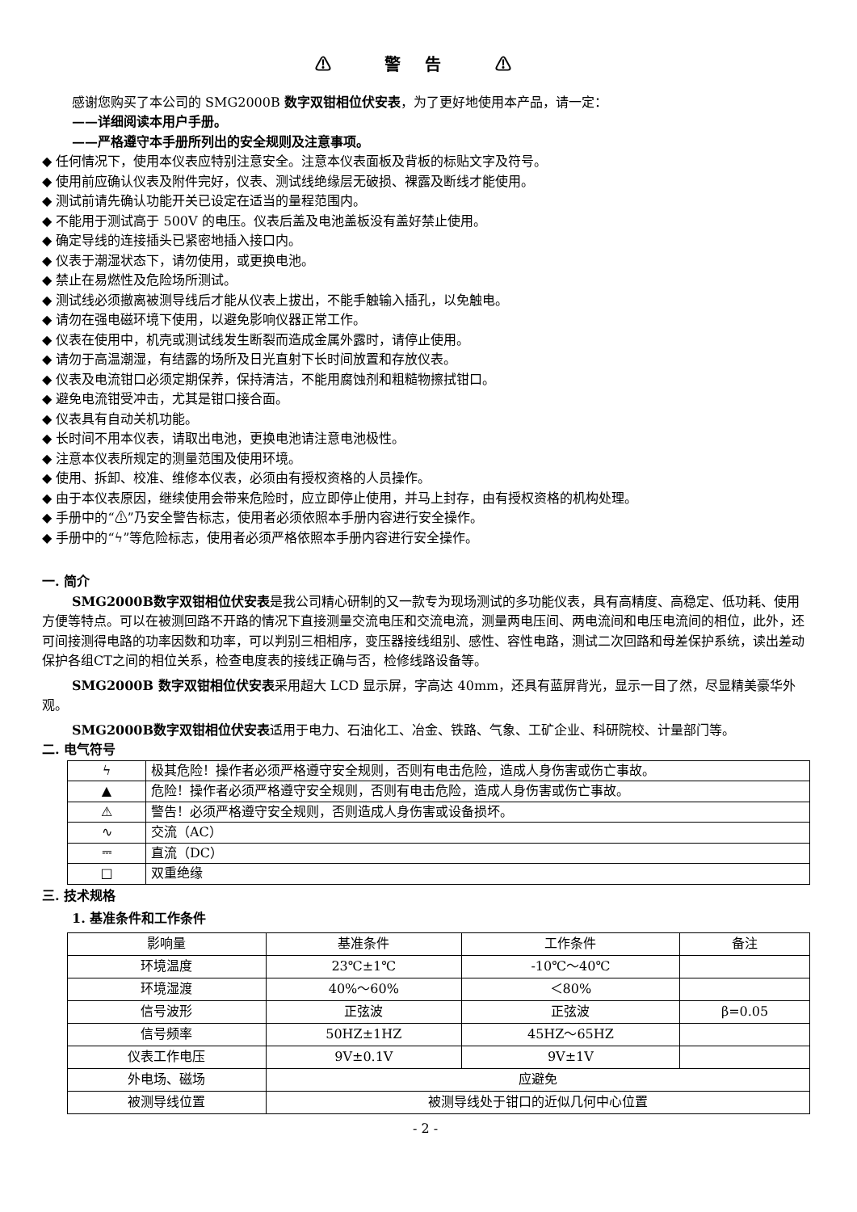⚠ 警告 ⚠
感谢您购买了本公司的 SMG2000B 数字双钳相位伏安表，为了更好地使用本产品，请一定：
——详细阅读本用户手册。
——严格遵守本手册所列出的安全规则及注意事项。
◆ 任何情况下，使用本仪表应特别注意安全。注意本仪表面板及背板的标贴文字及符号。
◆ 使用前应确认仪表及附件完好，仪表、测试线绝缘层无破损、裸露及断线才能使用。
◆ 测试前请先确认功能开关已设定在适当的量程范围内。
◆ 不能用于测试高于 500V 的电压。仪表后盖及电池盖板没有盖好禁止使用。
◆ 确定导线的连接插头已紧密地插入接口内。
◆ 仪表于潮湿状态下，请勿使用，或更换电池。
◆ 禁止在易燃性及危险场所测试。
◆ 测试线必须撤离被测导线后才能从仪表上拔出，不能手触输入插孔，以免触电。
◆ 请勿在强电磁环境下使用，以避免影响仪器正常工作。
◆ 仪表在使用中，机壳或测试线发生断裂而造成金属外露时，请停止使用。
◆ 请勿于高温潮湿，有结露的场所及日光直射下长时间放置和存放仪表。
◆ 仪表及电流钳口必须定期保养，保持清洁，不能用腐蚀剂和粗糙物擦拭钳口。
◆ 避免电流钳受冲击，尤其是钳口接合面。
◆ 仪表具有自动关机功能。
◆ 长时间不用本仪表，请取出电池，更换电池请注意电池极性。
◆ 注意本仪表所规定的测量范围及使用环境。
◆ 使用、拆卸、校准、维修本仪表，必须由有授权资格的人员操作。
◆ 由于本仪表原因，继续使用会带来危险时，应立即停止使用，并马上封存，由有授权资格的机构处理。
◆ 手册中的“⚠”乃安全警告标志，使用者必须依照本手册内容进行安全操作。
◆ 手册中的“ϟ”等危险标志，使用者必须严格依照本手册内容进行安全操作。
一. 简介
SMG2000B数字双钳相位伏安表是我公司精心研制的又一款专为现场测试的多功能仪表，具有高精度、高稳定、低功耗、使用方便等特点。可以在被测回路不开路的情况下直接测量交流电压和交流电流，测量两电压间、两电流间和电压电流间的相位，此外，还可间接测得电路的功率因数和功率，可以判别三相相序，变压器接线组别、感性、容性电路，测试二次回路和母差保护系统，读出差动保护各组CT之间的相位关系，检查电度表的接线正确与否，检修线路设备等。
SMG2000B 数字双钳相位伏安表采用超大 LCD 显示屏，字高达 40mm，还具有蓝屏背光，显示一目了然，尽显精美豪华外观。
SMG2000B数字双钳相位伏安表适用于电力、石油化工、冶金、铁路、气象、工矿企业、科研院校、计量部门等。
二. 电气符号
| ϟ | 极其危险！操作者必须严格遵守安全规则，否则有电击危险，造成人身伤害或伤亡事故。 |
| ▲ | 危险！操作者必须严格遵守安全规则，否则有电击危险，造成人身伤害或伤亡事故。 |
| ⚠ | 警告！必须严格遵守安全规则，否则造成人身伤害或设备损坏。 |
| ∿ | 交流（AC） |
| ⎓ | 直流（DC） |
| □ | 双重绝缘 |
三. 技术规格
1. 基准条件和工作条件
| 影响量 | 基准条件 | 工作条件 | 备注 |
| 环境温度 | 23℃±1℃ | -10℃～40℃ | |
| 环境湿渡 | 40%～60% | ＜80% | |
| 信号波形 | 正弦波 | 正弦波 | β=0.05 |
| 信号频率 | 50HZ±1HZ | 45HZ～65HZ | |
| 仪表工作电压 | 9V±0.1V | 9V±1V | |
| 外电场、磁场 | 应避免 | | |
| 被测导线位置 | 被测导线处于钳口的近似几何中心位置 | | |
- 2 -